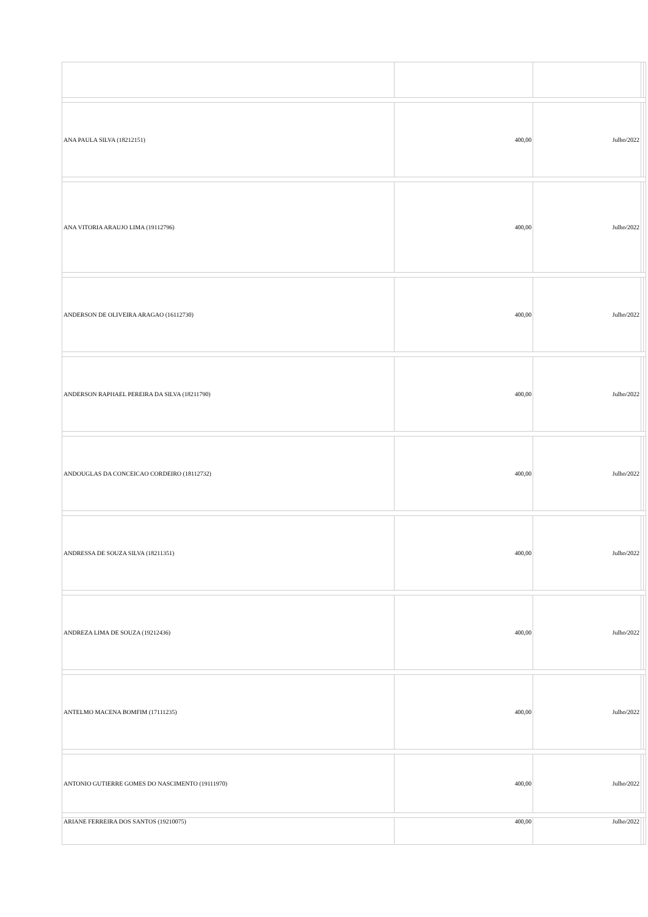| ANA PAULA SILVA (18212151) | 400,00 | Julho/2022 | | |
| ANA VITORIA ARAUJO LIMA (19112796) | 400,00 | Julho/2022 | | |
| ANDERSON DE OLIVEIRA ARAGAO (16112730) | 400,00 | Julho/2022 | | |
| ANDERSON RAPHAEL PEREIRA DA SILVA (18211790) | 400,00 | Julho/2022 | | |
| ANDOUGLAS DA CONCEICAO CORDEIRO (18112732) | 400,00 | Julho/2022 | | |
| ANDRESSA DE SOUZA SILVA (18211351) | 400,00 | Julho/2022 | | |
| ANDREZA LIMA DE SOUZA (19212436) | 400,00 | Julho/2022 | | |
| ANTELMO MACENA BOMFIM (17111235) | 400,00 | Julho/2022 | | |
| ANTONIO GUTIERRE GOMES DO NASCIMENTO (19111970) | 400,00 | Julho/2022 | | |
| ARIANE FERREIRA DOS SANTOS (19210075) | 400,00 | Julho/2022 | | |